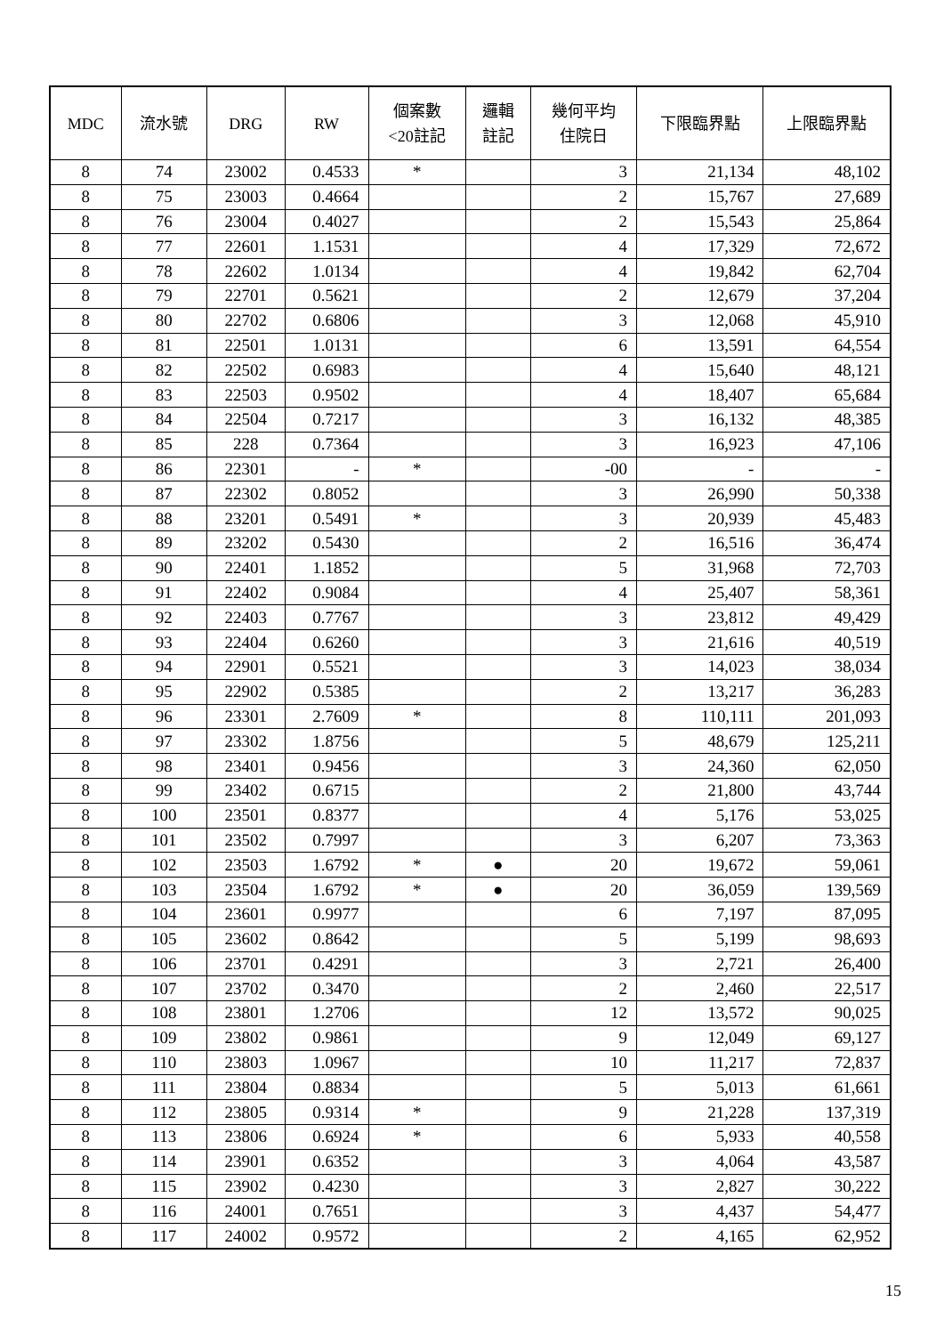| MDC | 流水號 | DRG | RW | 個案數 <20註記 | 邏輯 註記 | 幾何平均 住院日 | 下限臨界點 | 上限臨界點 |
| --- | --- | --- | --- | --- | --- | --- | --- | --- |
| 8 | 74 | 23002 | 0.4533 | * | | 3 | 21,134 | 48,102 |
| 8 | 75 | 23003 | 0.4664 | | | 2 | 15,767 | 27,689 |
| 8 | 76 | 23004 | 0.4027 | | | 2 | 15,543 | 25,864 |
| 8 | 77 | 22601 | 1.1531 | | | 4 | 17,329 | 72,672 |
| 8 | 78 | 22602 | 1.0134 | | | 4 | 19,842 | 62,704 |
| 8 | 79 | 22701 | 0.5621 | | | 2 | 12,679 | 37,204 |
| 8 | 80 | 22702 | 0.6806 | | | 3 | 12,068 | 45,910 |
| 8 | 81 | 22501 | 1.0131 | | | 6 | 13,591 | 64,554 |
| 8 | 82 | 22502 | 0.6983 | | | 4 | 15,640 | 48,121 |
| 8 | 83 | 22503 | 0.9502 | | | 4 | 18,407 | 65,684 |
| 8 | 84 | 22504 | 0.7217 | | | 3 | 16,132 | 48,385 |
| 8 | 85 | 228 | 0.7364 | | | 3 | 16,923 | 47,106 |
| 8 | 86 | 22301 | - | * | | -00 | - | - |
| 8 | 87 | 22302 | 0.8052 | | | 3 | 26,990 | 50,338 |
| 8 | 88 | 23201 | 0.5491 | * | | 3 | 20,939 | 45,483 |
| 8 | 89 | 23202 | 0.5430 | | | 2 | 16,516 | 36,474 |
| 8 | 90 | 22401 | 1.1852 | | | 5 | 31,968 | 72,703 |
| 8 | 91 | 22402 | 0.9084 | | | 4 | 25,407 | 58,361 |
| 8 | 92 | 22403 | 0.7767 | | | 3 | 23,812 | 49,429 |
| 8 | 93 | 22404 | 0.6260 | | | 3 | 21,616 | 40,519 |
| 8 | 94 | 22901 | 0.5521 | | | 3 | 14,023 | 38,034 |
| 8 | 95 | 22902 | 0.5385 | | | 2 | 13,217 | 36,283 |
| 8 | 96 | 23301 | 2.7609 | * | | 8 | 110,111 | 201,093 |
| 8 | 97 | 23302 | 1.8756 | | | 5 | 48,679 | 125,211 |
| 8 | 98 | 23401 | 0.9456 | | | 3 | 24,360 | 62,050 |
| 8 | 99 | 23402 | 0.6715 | | | 2 | 21,800 | 43,744 |
| 8 | 100 | 23501 | 0.8377 | | | 4 | 5,176 | 53,025 |
| 8 | 101 | 23502 | 0.7997 | | | 3 | 6,207 | 73,363 |
| 8 | 102 | 23503 | 1.6792 | * | ● | 20 | 19,672 | 59,061 |
| 8 | 103 | 23504 | 1.6792 | * | ● | 20 | 36,059 | 139,569 |
| 8 | 104 | 23601 | 0.9977 | | | 6 | 7,197 | 87,095 |
| 8 | 105 | 23602 | 0.8642 | | | 5 | 5,199 | 98,693 |
| 8 | 106 | 23701 | 0.4291 | | | 3 | 2,721 | 26,400 |
| 8 | 107 | 23702 | 0.3470 | | | 2 | 2,460 | 22,517 |
| 8 | 108 | 23801 | 1.2706 | | | 12 | 13,572 | 90,025 |
| 8 | 109 | 23802 | 0.9861 | | | 9 | 12,049 | 69,127 |
| 8 | 110 | 23803 | 1.0967 | | | 10 | 11,217 | 72,837 |
| 8 | 111 | 23804 | 0.8834 | | | 5 | 5,013 | 61,661 |
| 8 | 112 | 23805 | 0.9314 | * | | 9 | 21,228 | 137,319 |
| 8 | 113 | 23806 | 0.6924 | * | | 6 | 5,933 | 40,558 |
| 8 | 114 | 23901 | 0.6352 | | | 3 | 4,064 | 43,587 |
| 8 | 115 | 23902 | 0.4230 | | | 3 | 2,827 | 30,222 |
| 8 | 116 | 24001 | 0.7651 | | | 3 | 4,437 | 54,477 |
| 8 | 117 | 24002 | 0.9572 | | | 2 | 4,165 | 62,952 |
15